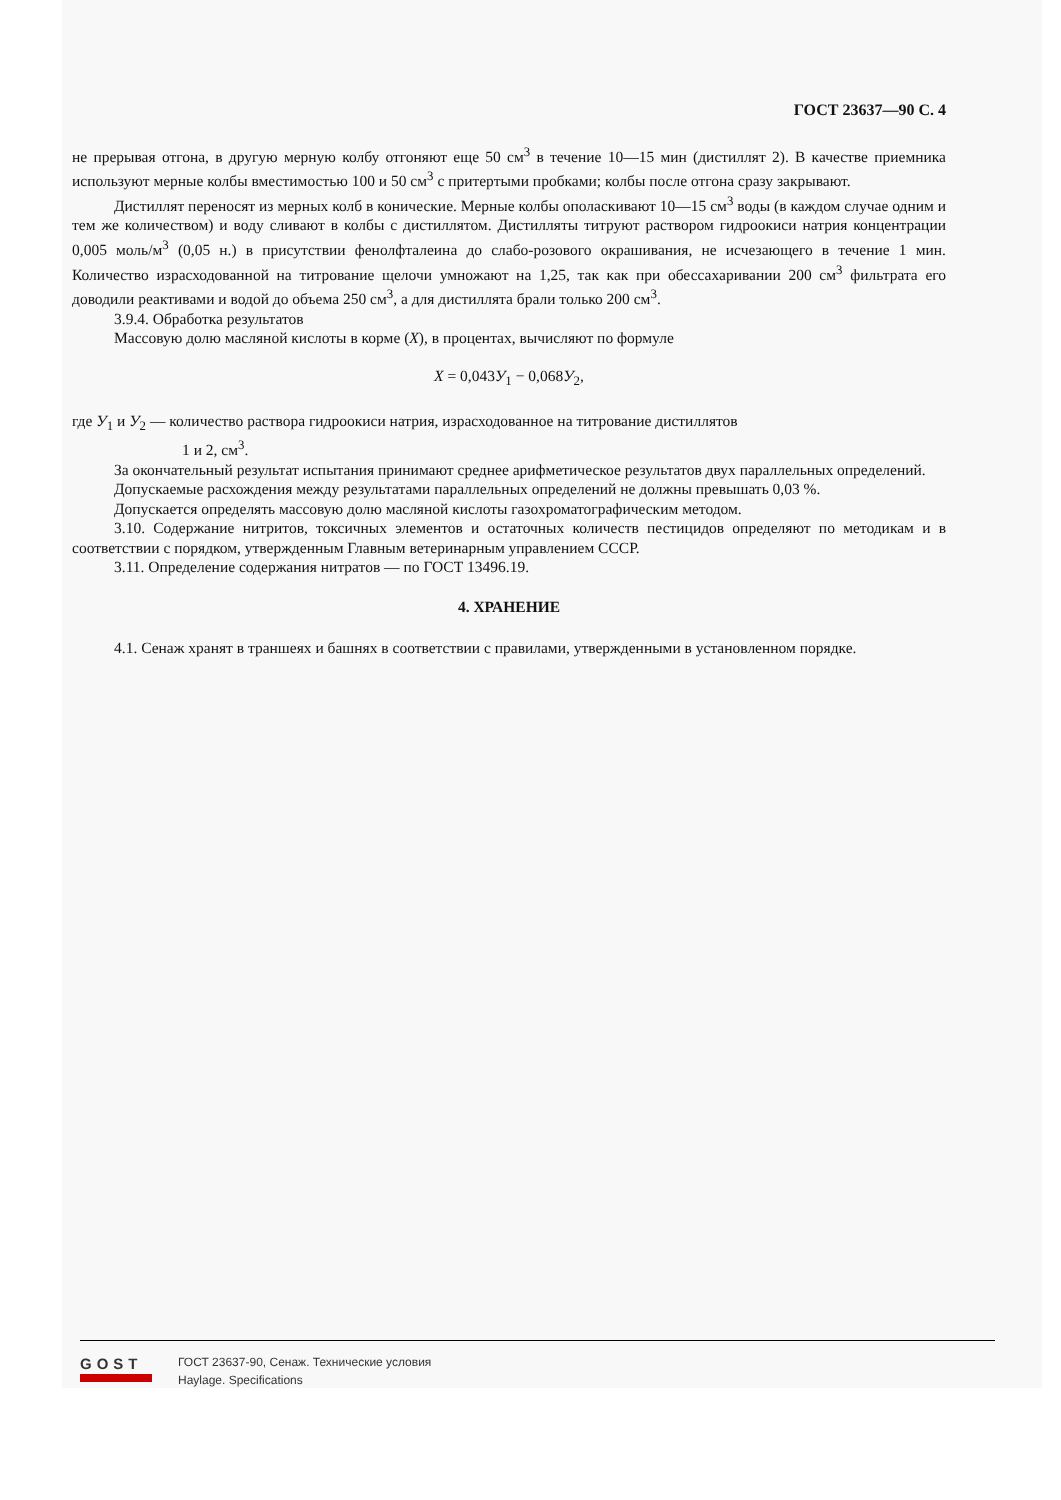ГОСТ 23637—90 С. 4
не прерывая отгона, в другую мерную колбу отгоняют еще 50 см<sup>3</sup> в течение 10—15 мин (дистиллят 2). В качестве приемника используют мерные колбы вместимостью 100 и 50 см<sup>3</sup> с притертыми пробками; колбы после отгона сразу закрывают.
Дистиллят переносят из мерных колб в конические. Мерные колбы ополаскивают 10—15 см<sup>3</sup> воды (в каждом случае одним и тем же количеством) и воду сливают в колбы с дистиллятом. Дистилляты титруют раствором гидроокиси натрия концентрации 0,005 моль/м<sup>3</sup> (0,05 н.) в присутствии фенолфталеина до слабо-розового окрашивания, не исчезающего в течение 1 мин. Количество израсходованной на титрование щелочи умножают на 1,25, так как при обессахаривании 200 см<sup>3</sup> фильтрата его доводили реактивами и водой до объема 250 см<sup>3</sup>, а для дистиллята брали только 200 см<sup>3</sup>.
3.9.4. Обработка результатов
Массовую долю масляной кислоты в корме (X), в процентах, вычисляют по формуле
X = 0,043У<sub>1</sub> − 0,068У<sub>2</sub>,
где У<sub>1</sub> и У<sub>2</sub> — количество раствора гидроокиси натрия, израсходованное на титрование дистиллятов
1 и 2, см<sup>3</sup>.
За окончательный результат испытания принимают среднее арифметическое результатов двух параллельных определений.
Допускаемые расхождения между результатами параллельных определений не должны превышать 0,03 %.
Допускается определять массовую долю масляной кислоты газохроматографическим методом.
3.10. Содержание нитритов, токсичных элементов и остаточных количеств пестицидов определяют по методикам и в соответствии с порядком, утвержденным Главным ветеринарным управлением СССР.
3.11. Определение содержания нитратов — по ГОСТ 13496.19.
4. ХРАНЕНИЕ
4.1. Сенаж хранят в траншеях и башнях в соответствии с правилами, утвержденными в установленном порядке.
GOST
ГОСТ 23637-90, Сенаж. Технические условия
Haylage. Specifications